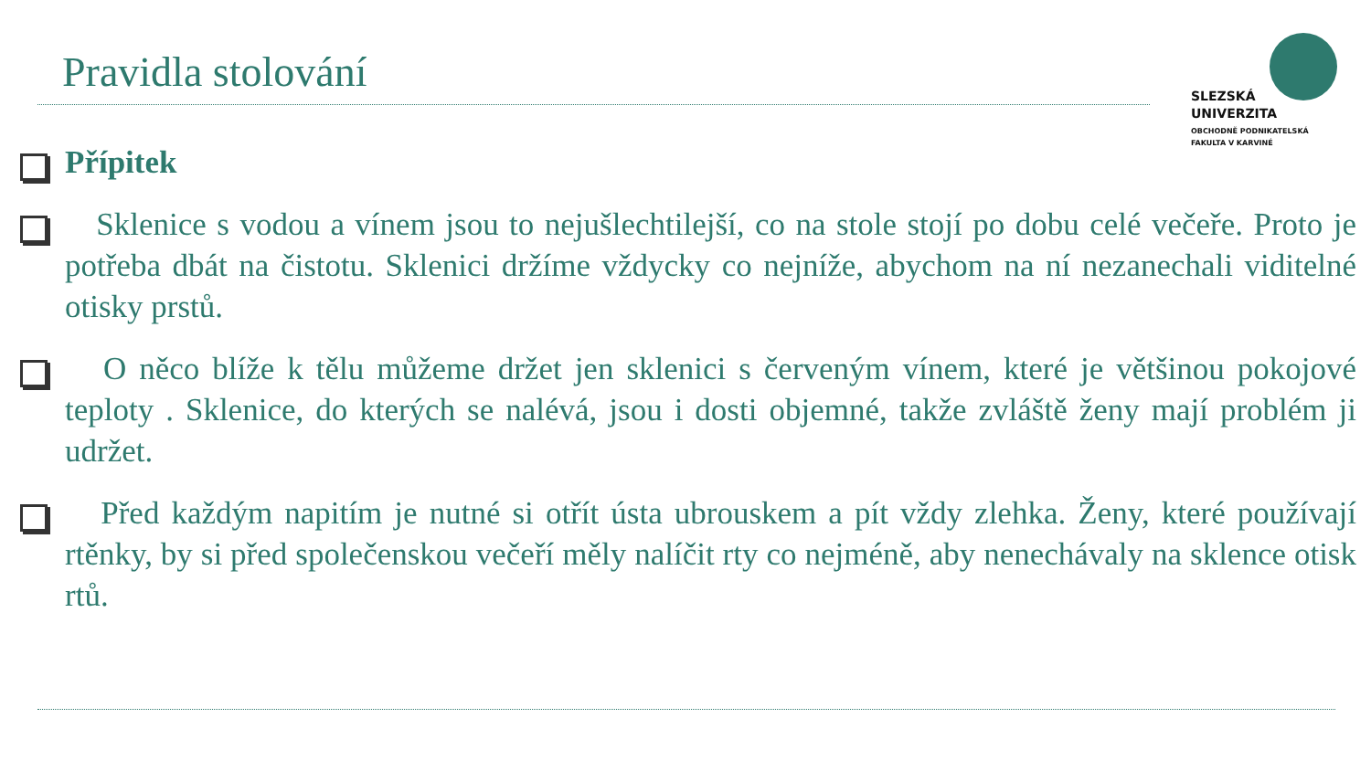Pravidla stolování
SLEZSKÁ
UNIVERZITA
OBCHODNĚ PODNIKATELSKÁ
FAKULTA V KARVINÉ
Přípitek
Sklenice s vodou a vínem jsou to nejušlechtilejší, co na stole stojí po dobu celé večeře. Proto je potřeba dbát na čistotu. Sklenici držíme vždycky co nejníže, abychom na ní nezanechali viditelné otisky prstů.
O něco blíže k tělu můžeme držet jen sklenici s červeným vínem, které je většinou pokojové teploty . Sklenice, do kterých se nalévá, jsou i dosti objemné, takže zvláště ženy mají problém ji udržet.
Před každým napitím je nutné si otřít ústa ubrouskem a pít vždy zlehka. Ženy, které používají rtěnky, by si před společenskou večeří měly nalíčit rty co nejméně, aby nenechávaly na sklence otisk rtů.